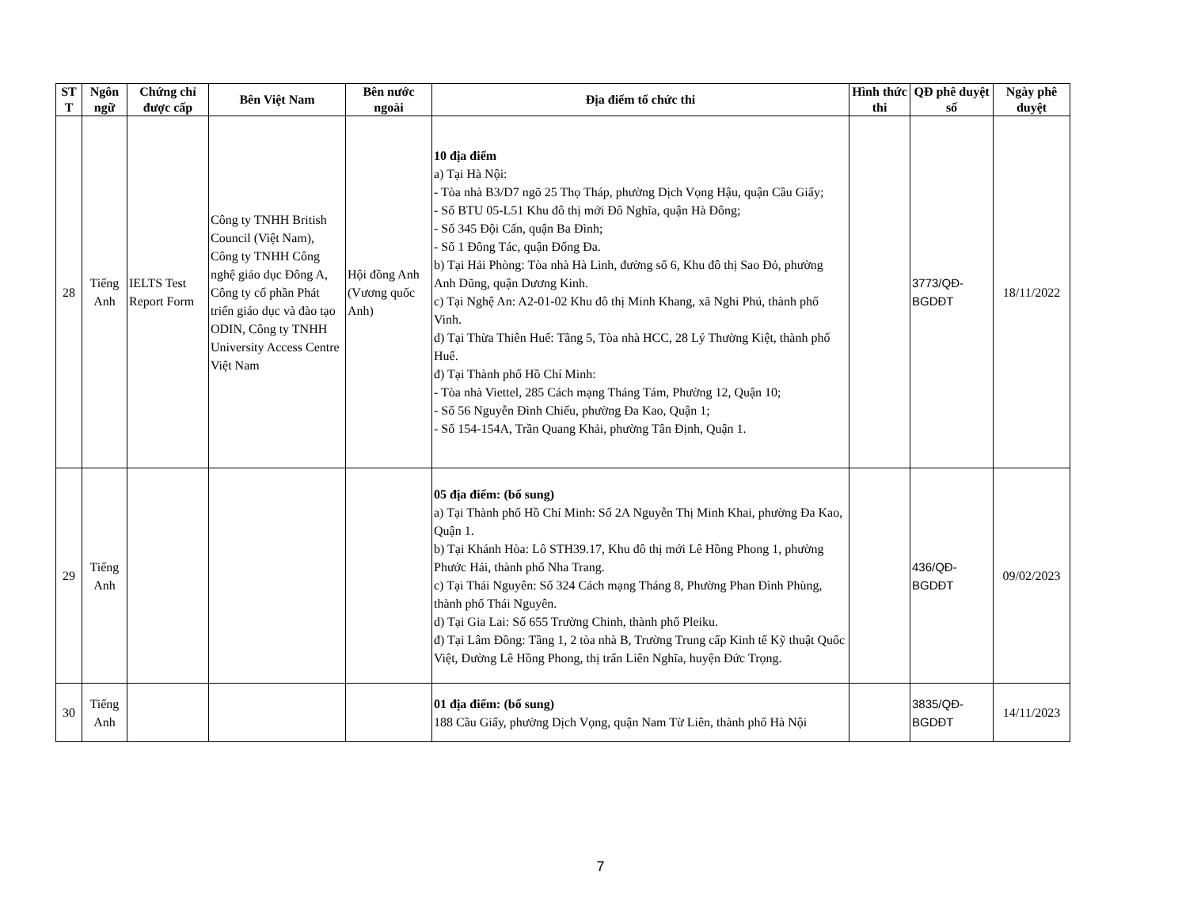| ST T | Ngôn ngữ | Chứng chỉ được cấp | Bên Việt Nam | Bên nước ngoài | Địa điểm tổ chức thi | Hình thức thi | QĐ phê duyệt số | Ngày phê duyệt |
| --- | --- | --- | --- | --- | --- | --- | --- | --- |
| 28 | Tiếng Anh | IELTS Test Report Form | Công ty TNHH British Council (Việt Nam), Công ty TNHH Công nghệ giáo dục Đông A, Công ty cổ phần Phát triển giáo dục và đào tạo ODIN, Công ty TNHH University Access Centre Việt Nam | Hội đồng Anh (Vương quốc Anh) | 10 địa điểm a) Tại Hà Nội: - Tòa nhà B3/D7 ngõ 25 Thọ Tháp, phường Dịch Vọng Hậu, quận Cầu Giấy; - Số BTU 05-L51 Khu đô thị mới Đô Nghĩa, quận Hà Đông; - Số 345 Đội Cấn, quận Ba Đình; - Số 1 Đông Tác, quận Đống Đa. b) Tại Hải Phòng: Tòa nhà Hà Linh, đường số 6, Khu đô thị Sao Đỏ, phường Anh Dũng, quận Dương Kinh. c) Tại Nghệ An: A2-01-02 Khu đô thị Minh Khang, xã Nghi Phú, thành phố Vinh. d) Tại Thừa Thiên Huế: Tầng 5, Tòa nhà HCC, 28 Lý Thường Kiệt, thành phố Huế. đ) Tại Thành phố Hồ Chí Minh: - Tòa nhà Viettel, 285 Cách mạng Tháng Tám, Phường 12, Quận 10; - Số 56 Nguyễn Đình Chiểu, phường Đa Kao, Quận 1; - Số 154-154A, Trần Quang Khải, phường Tân Định, Quận 1. | | 3773/QĐ-BGDĐT | 18/11/2022 |
| 29 | Tiếng Anh | | | | 05 địa điểm: (bổ sung) a) Tại Thành phố Hồ Chí Minh: Số 2A Nguyễn Thị Minh Khai, phường Đa Kao, Quận 1. b) Tại Khánh Hòa: Lô STH39.17, Khu đô thị mới Lê Hồng Phong 1, phường Phước Hải, thành phố Nha Trang. c) Tại Thái Nguyên: Số 324 Cách mạng Tháng 8, Phường Phan Đình Phùng, thành phố Thái Nguyên. d) Tại Gia Lai: Số 655 Trường Chinh, thành phố Pleiku. đ) Tại Lâm Đồng: Tầng 1, 2 tòa nhà B, Trường Trung cấp Kinh tế Kỹ thuật Quốc Việt, Đường Lê Hồng Phong, thị trấn Liên Nghĩa, huyện Đức Trọng. | | 436/QĐ-BGDĐT | 09/02/2023 |
| 30 | Tiếng Anh | | | | 01 địa điểm: (bổ sung) 188 Cầu Giấy, phường Dịch Vọng, quận Nam Từ Liên, thành phố Hà Nội | | 3835/QĐ-BGDĐT | 14/11/2023 |
7